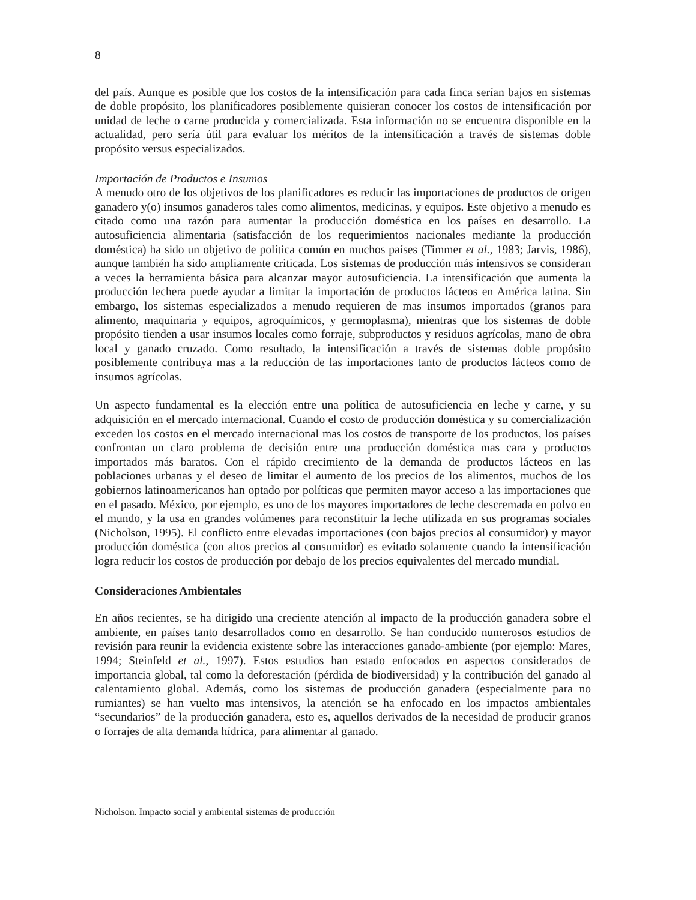8
del país. Aunque es posible que los costos de la intensificación para cada finca serían bajos en sistemas de doble propósito, los planificadores posiblemente quisieran conocer los costos de intensificación por unidad de leche o carne producida y comercializada. Esta información no se encuentra disponible en la actualidad, pero sería útil para evaluar los méritos de la intensificación a través de sistemas doble propósito versus especializados.
Importación de Productos e Insumos
A menudo otro de los objetivos de los planificadores es reducir las importaciones de productos de origen ganadero y(o) insumos ganaderos tales como alimentos, medicinas, y equipos. Este objetivo a menudo es citado como una razón para aumentar la producción doméstica en los países en desarrollo. La autosuficiencia alimentaria (satisfacción de los requerimientos nacionales mediante la producción doméstica) ha sido un objetivo de política común en muchos países (Timmer et al., 1983; Jarvis, 1986), aunque también ha sido ampliamente criticada. Los sistemas de producción más intensivos se consideran a veces la herramienta básica para alcanzar mayor autosuficiencia. La intensificación que aumenta la producción lechera puede ayudar a limitar la importación de productos lácteos en América latina. Sin embargo, los sistemas especializados a menudo requieren de mas insumos importados (granos para alimento, maquinaria y equipos, agroquímicos, y germoplasma), mientras que los sistemas de doble propósito tienden a usar insumos locales como forraje, subproductos y residuos agrícolas, mano de obra local y ganado cruzado. Como resultado, la intensificación a través de sistemas doble propósito posiblemente contribuya mas a la reducción de las importaciones tanto de productos lácteos como de insumos agrícolas.
Un aspecto fundamental es la elección entre una política de autosuficiencia en leche y carne, y su adquisición en el mercado internacional. Cuando el costo de producción doméstica y su comercialización exceden los costos en el mercado internacional mas los costos de transporte de los productos, los países confrontan un claro problema de decisión entre una producción doméstica mas cara y productos importados más baratos. Con el rápido crecimiento de la demanda de productos lácteos en las poblaciones urbanas y el deseo de limitar el aumento de los precios de los alimentos, muchos de los gobiernos latinoamericanos han optado por políticas que permiten mayor acceso a las importaciones que en el pasado. México, por ejemplo, es uno de los mayores importadores de leche descremada en polvo en el mundo, y la usa en grandes volúmenes para reconstituir la leche utilizada en sus programas sociales (Nicholson, 1995). El conflicto entre elevadas importaciones (con bajos precios al consumidor) y mayor producción doméstica (con altos precios al consumidor) es evitado solamente cuando la intensificación logra reducir los costos de producción por debajo de los precios equivalentes del mercado mundial.
Consideraciones Ambientales
En años recientes, se ha dirigido una creciente atención al impacto de la producción ganadera sobre el ambiente, en países tanto desarrollados como en desarrollo. Se han conducido numerosos estudios de revisión para reunir la evidencia existente sobre las interacciones ganado-ambiente (por ejemplo: Mares, 1994; Steinfeld et al., 1997). Estos estudios han estado enfocados en aspectos considerados de importancia global, tal como la deforestación (pérdida de biodiversidad) y la contribución del ganado al calentamiento global. Además, como los sistemas de producción ganadera (especialmente para no rumiantes) se han vuelto mas intensivos, la atención se ha enfocado en los impactos ambientales “secundarios” de la producción ganadera, esto es, aquellos derivados de la necesidad de producir granos o forrajes de alta demanda hídrica, para alimentar al ganado.
Nicholson. Impacto social y ambiental sistemas de producción